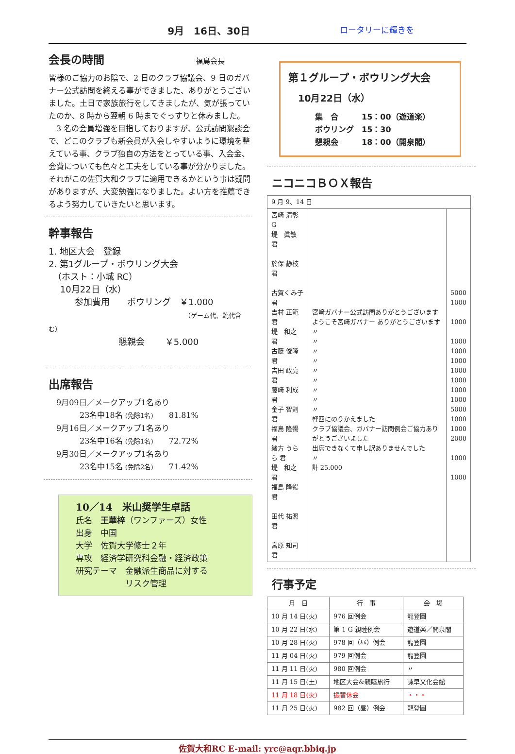9月　16日、30日
ロータリーに輝きを
会長の時間 福島会長
皆様のご協力のお陰で、2 日のクラブ協議会、9 日のガバナー公式訪問を終える事ができました、ありがとうございました。土日で家族旅行をしてきましたが、気が張っていたのか、8 時から翌朝 6 時までぐっすりと休みました。
　3 名の会員増強を目指しておりますが、公式訪問懇談会で、どこのクラブも新会員が入会しやすいように環境を整えている事、クラブ独自の方法をとっている事、入会金、会費についても色々と工夫をしている事が分かりました。それがこの佐賀大和クラブに適用できるかという事は疑問がありますが、大変勉強になりました。よい方を推薦できるよう努力していきたいと思います。
幹事報告
1. 地区大会　登録
2. 第1グループ・ボウリング大会
　（ホスト：小城 RC）
　 10月22日（水）
　　　参加費用　　ボウリング　￥1.000
（ゲーム代、靴代含む）
　　　　　　　　懇親会　　 ￥5.000
出席報告
9月09日／メークアップ1名あり
　　　23名中18名 (免除1名)　　81.81%
9月16日／メークアップ1名あり
　　　23名中16名 (免除1名)　　72.72%
9月30日／メークアップ1名あり
　　　23名中15名 (免除2名)　　71.42%
10／14　米山奨学生卓話
氏名　王華梓（ワンファーズ）女性
出身　中国
大学　佐賀大学修士２年
専攻　経済学研究科金融・経済政策
研究テーマ　金融派生商品に対する
　　　　　　リスク管理
第１グループ・ボウリング大会
10月22日（水）
集　合　　　15：00（遊道楽）
ボウリング　15：30
懇親会　　　18：00（開泉閣）
ニコニコＢＯＸ報告
| 9 月 9、14 日 | | |
| 宮崎 清彰 G 堤 眞敏 君 於保 静枝 君 古賀くみ子 君 吉村 正範 君 堤 和之 君 古藤 俊隆 君 吉田 政亮 君 藤﨑 利成 君 金子 智則 君 福島 隆暢 君 緒方 うらら 君 堤 和之 君 福島 隆暢 君 田代 祐照 君 宮原 知司 君 | 宮﨑ガバナー公式訪問ありがとうございます ようこそ宮﨑ガバナー ありがとうございます 〃 〃 〃 〃 〃 〃 〃 〃 〃 軽四にのりかえました クラブ協議会、ガバナー訪問例会ご協力ありがとうございました 出席できなくて申し訳ありませんでした 〃 計 25.000 | 5000 1000 1000 1000 1000 1000 1000 1000 1000 1000 5000 1000 1000 2000 1000 1000 |
行事予定
| 月 日 | 行 事 | 会 場 |
| --- | --- | --- |
| 10 月 14 日(火) | 976 回例会 | 龍登園 |
| 10 月 22 日(水) | 第 1 G 親睦例会 | 遊道楽／開泉閣 |
| 10 月 28 日(火) | 978 回（昼）例会 | 龍登園 |
| 11 月 04 日(火) | 979 回例会 | 龍登園 |
| 11 月 11 日(火) | 980 回例会 | 〃 |
| 11 月 15 日(土) | 地区大会&親睦旅行 | 諫早文化会館 |
| 11 月 18 日(火) | 振替休会 | ・・・ |
| 11 月 25 日(火) | 982 回（昼）例会 | 龍登園 |
佐賀大和RC E-mail: yrc@aqr.bbiq.jp